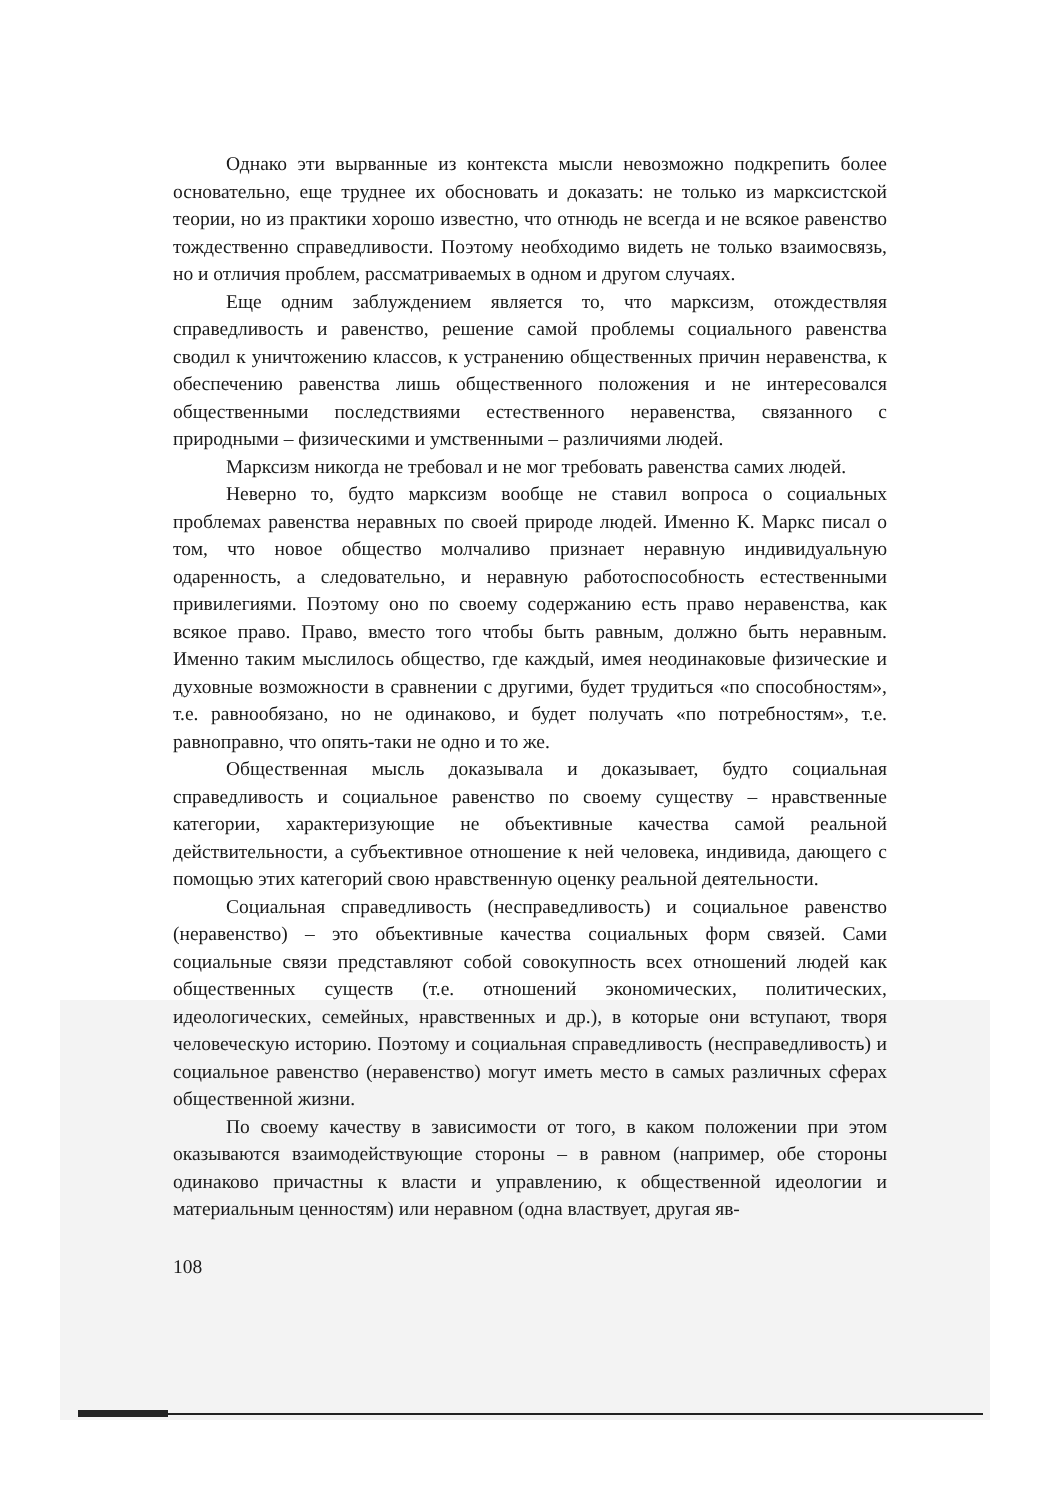Однако эти вырванные из контекста мысли невозможно подкрепить более основательно, еще труднее их обосновать и доказать: не только из марксистской теории, но из практики хорошо известно, что отнюдь не всегда и не всякое равенство тождественно справедливости. Поэтому необходимо видеть не только взаимосвязь, но и отличия проблем, рассматриваемых в одном и другом случаях.
Еще одним заблуждением является то, что марксизм, отождествляя справедливость и равенство, решение самой проблемы социального равенства сводил к уничтожению классов, к устранению общественных причин неравенства, к обеспечению равенства лишь общественного положения и не интересовался общественными последствиями естественного неравенства, связанного с природными – физическими и умственными – различиями людей.
Марксизм никогда не требовал и не мог требовать равенства самих людей.
Неверно то, будто марксизм вообще не ставил вопроса о социальных проблемах равенства неравных по своей природе людей. Именно К. Маркс писал о том, что новое общество молчаливо признает неравную индивидуальную одаренность, а следовательно, и неравную работоспособность естественными привилегиями. Поэтому оно по своему содержанию есть право неравенства, как всякое право. Право, вместо того чтобы быть равным, должно быть неравным. Именно таким мыслилось общество, где каждый, имея неодинаковые физические и духовные возможности в сравнении с другими, будет трудиться «по способностям», т.е. равнообязано, но не одинаково, и будет получать «по потребностям», т.е. равноправно, что опять-таки не одно и то же.
Общественная мысль доказывала и доказывает, будто социальная справедливость и социальное равенство по своему существу – нравственные категории, характеризующие не объективные качества самой реальной действительности, а субъективное отношение к ней человека, индивида, дающего с помощью этих категорий свою нравственную оценку реальной деятельности.
Социальная справедливость (несправедливость) и социальное равенство (неравенство) – это объективные качества социальных форм связей. Сами социальные связи представляют собой совокупность всех отношений людей как общественных существ (т.е. отношений экономических, политических, идеологических, семейных, нравственных и др.), в которые они вступают, творя человеческую историю. Поэтому и социальная справедливость (несправедливость) и социальное равенство (неравенство) могут иметь место в самых различных сферах общественной жизни.
По своему качеству в зависимости от того, в каком положении при этом оказываются взаимодействующие стороны – в равном (например, обе стороны одинаково причастны к власти и управлению, к общественной идеологии и материальным ценностям) или неравном (одна властвует, другая яв-
108